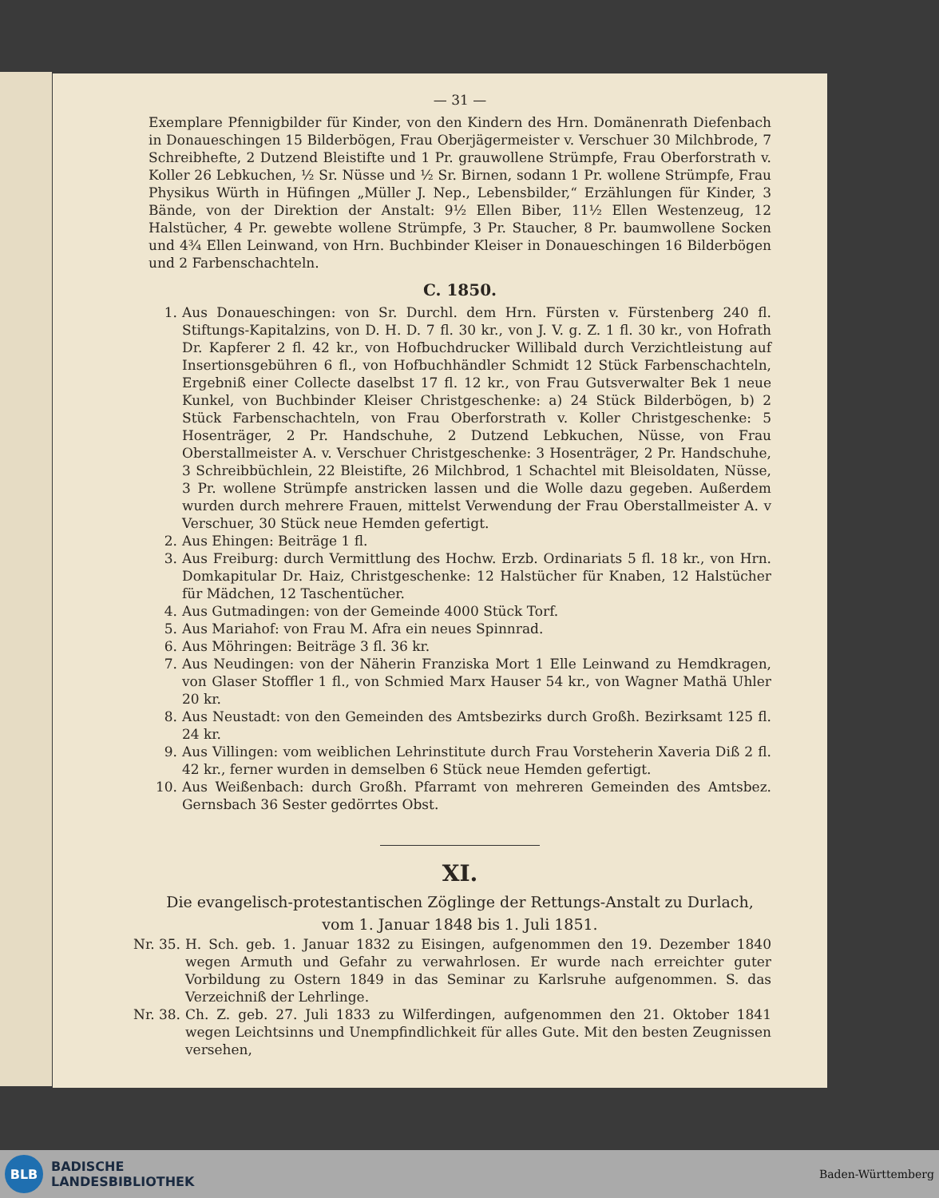— 31 —
Exemplare Pfennigbilder für Kinder, von den Kindern des Hrn. Domänenrath Diefenbach in Donaueschingen 15 Bilderbögen, Frau Oberjägermeister v. Verschuer 30 Milchbrode, 7 Schreibhefte, 2 Dutzend Bleistifte und 1 Pr. grauwollene Strümpfe, Frau Oberforstrath v. Koller 26 Lebkuchen, ½ Sr. Nüsse und ½ Sr. Birnen, sodann 1 Pr. wollene Strümpfe, Frau Physikus Würth in Hüfingen „Müller J. Nep., Lebensbilder,“ Erzählungen für Kinder, 3 Bände, von der Direktion der Anstalt: 9½ Ellen Biber, 11½ Ellen Westenzeug, 12 Halstücher, 4 Pr. gewebte wollene Strümpfe, 3 Pr. Staucher, 8 Pr. baumwollene Socken und 4¾ Ellen Leinwand, von Hrn. Buchbinder Kleiser in Donaueschingen 16 Bilderbögen und 2 Farbenschachteln.
C. 1850.
1. Aus Donaueschingen: von Sr. Durchl. dem Hrn. Fürsten v. Fürstenberg 240 fl. Stiftungs-Kapitalzins, von D. H. D. 7 fl. 30 kr., von J. V. g. Z. 1 fl. 30 kr., von Hofrath Dr. Kapferer 2 fl. 42 kr., von Hofbuchdrucker Willibald durch Verzichtleistung auf Insertionsgebühren 6 fl., von Hofbuchhändler Schmidt 12 Stück Farbenschachteln, Ergebniß einer Collecte daselbst 17 fl. 12 kr., von Frau Gutsverwalter Bek 1 neue Kunkel, von Buchbinder Kleiser Christgeschenke: a) 24 Stück Bilderbögen, b) 2 Stück Farbenschachteln, von Frau Oberforstrath v. Koller Christgeschenke: 5 Hosenträger, 2 Pr. Handschuhe, 2 Dutzend Lebkuchen, Nüsse, von Frau Oberstallmeister A. v. Verschuer Christgeschenke: 3 Hosenträger, 2 Pr. Handschuhe, 3 Schreibbüchlein, 22 Bleistifte, 26 Milchbrod, 1 Schachtel mit Bleisoldaten, Nüsse, 3 Pr. wollene Strümpfe anstricken lassen und die Wolle dazu gegeben. Außerdem wurden durch mehrere Frauen, mittelst Verwendung der Frau Oberstallmeister A. v Verschuer, 30 Stück neue Hemden gefertigt.
2. Aus Ehingen: Beiträge 1 fl.
3. Aus Freiburg: durch Vermittlung des Hochw. Erzb. Ordinariats 5 fl. 18 kr., von Hrn. Domkapitular Dr. Haiz, Christgeschenke: 12 Halstücher für Knaben, 12 Halstücher für Mädchen, 12 Taschentücher.
4. Aus Gutmadingen: von der Gemeinde 4000 Stück Torf.
5. Aus Mariahof: von Frau M. Afra ein neues Spinnrad.
6. Aus Möhringen: Beiträge 3 fl. 36 kr.
7. Aus Neudingen: von der Näherin Franziska Mort 1 Elle Leinwand zu Hemdkragen, von Glaser Stoffler 1 fl., von Schmied Marx Hauser 54 kr., von Wagner Mathä Uhler 20 kr.
8. Aus Neustadt: von den Gemeinden des Amtsbezirks durch Großh. Bezirksamt 125 fl. 24 kr.
9. Aus Villingen: vom weiblichen Lehrinstitute durch Frau Vorsteherin Xaveria Diß 2 fl. 42 kr., ferner wurden in demselben 6 Stück neue Hemden gefertigt.
10. Aus Weißenbach: durch Großh. Pfarramt von mehreren Gemeinden des Amtsbez. Gernsbach 36 Sester gedörrtes Obst.
XI.
Die evangelisch-protestantischen Zöglinge der Rettungs-Anstalt zu Durlach,
vom 1. Januar 1848 bis 1. Juli 1851.
Nr. 35. H. Sch. geb. 1. Januar 1832 zu Eisingen, aufgenommen den 19. Dezember 1840 wegen Armuth und Gefahr zu verwahrlosen. Er wurde nach erreichter guter Vorbildung zu Ostern 1849 in das Seminar zu Karlsruhe aufgenommen. S. das Verzeichniß der Lehrlinge.
Nr. 38. Ch. Z. geb. 27. Juli 1833 zu Wilferdingen, aufgenommen den 21. Oktober 1841 wegen Leichtsinns und Unempfindlichkeit für alles Gute. Mit den besten Zeugnissen versehen,
BLB
BADISCHE
LANDESBIBLIOTHEK
Baden-Württemberg